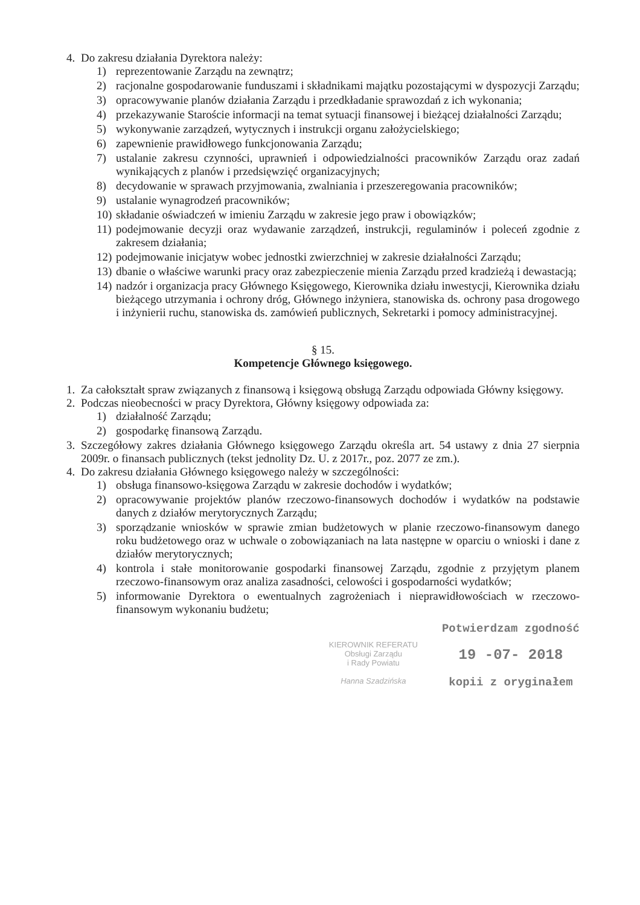4. Do zakresu działania Dyrektora należy:
1) reprezentowanie Zarządu na zewnątrz;
2) racjonalne gospodarowanie funduszami i składnikami majątku pozostającymi w dyspozycji Zarządu;
3) opracowywanie planów działania Zarządu i przedkładanie sprawozdań z ich wykonania;
4) przekazywanie Staroście informacji na temat sytuacji finansowej i bieżącej działalności Zarządu;
5) wykonywanie zarządzeń, wytycznych i instrukcji organu założycielskiego;
6) zapewnienie prawidłowego funkcjonowania Zarządu;
7) ustalanie zakresu czynności, uprawnień i odpowiedzialności pracowników Zarządu oraz zadań wynikających z planów i przedsięwzięć organizacyjnych;
8) decydowanie w sprawach przyjmowania, zwalniania i przeszeregowania pracowników;
9) ustalanie wynagrodzeń pracowników;
10) składanie oświadczeń w imieniu Zarządu w zakresie jego praw i obowiązków;
11) podejmowanie decyzji oraz wydawanie zarządzeń, instrukcji, regulaminów i poleceń zgodnie z zakresem działania;
12) podejmowanie inicjatyw wobec jednostki zwierzchniej w zakresie działalności Zarządu;
13) dbanie o właściwe warunki pracy oraz zabezpieczenie mienia Zarządu przed kradzieżą i dewastacją;
14) nadzór i organizacja pracy Głównego Księgowego, Kierownika działu inwestycji, Kierownika działu bieżącego utrzymania i ochrony dróg, Głównego inżyniera, stanowiska ds. ochrony pasa drogowego i inżynierii ruchu, stanowiska ds. zamówień publicznych, Sekretarki i pomocy administracyjnej.
§ 15.
Kompetencje Głównego księgowego.
1. Za całokształt spraw związanych z finansową i księgową obsługą Zarządu odpowiada Główny księgowy.
2. Podczas nieobecności w pracy Dyrektora, Główny księgowy odpowiada za:
1) działalność Zarządu;
2) gospodarkę finansową Zarządu.
3. Szczegółowy zakres działania Głównego księgowego Zarządu określa art. 54 ustawy z dnia 27 sierpnia 2009r. o finansach publicznych (tekst jednolity Dz. U. z 2017r., poz. 2077 ze zm.).
4. Do zakresu działania Głównego księgowego należy w szczególności:
1) obsługa finansowo-księgowa Zarządu w zakresie dochodów i wydatków;
2) opracowywanie projektów planów rzeczowo-finansowych dochodów i wydatków na podstawie danych z działów merytorycznych Zarządu;
3) sporządzanie wniosków w sprawie zmian budżetowych w planie rzeczowo-finansowym danego roku budżetowego oraz w uchwale o zobowiązaniach na lata następne w oparciu o wnioski i dane z działów merytorycznych;
4) kontrola i stałe monitorowanie gospodarki finansowej Zarządu, zgodnie z przyjętym planem rzeczowo-finansowym oraz analiza zasadności, celowości i gospodarności wydatków;
5) informowanie Dyrektora o ewentualnych zagrożeniach i nieprawidłowościach w rzeczowo-finansowym wykonaniu budżetu;
KIEROWNIK REFERATU
Obsługi Zarządu
i Rady Powiatu
Hanna Szadzińska
Potwierdzam zgodność
19 -07- 2018
kopii z oryginałem